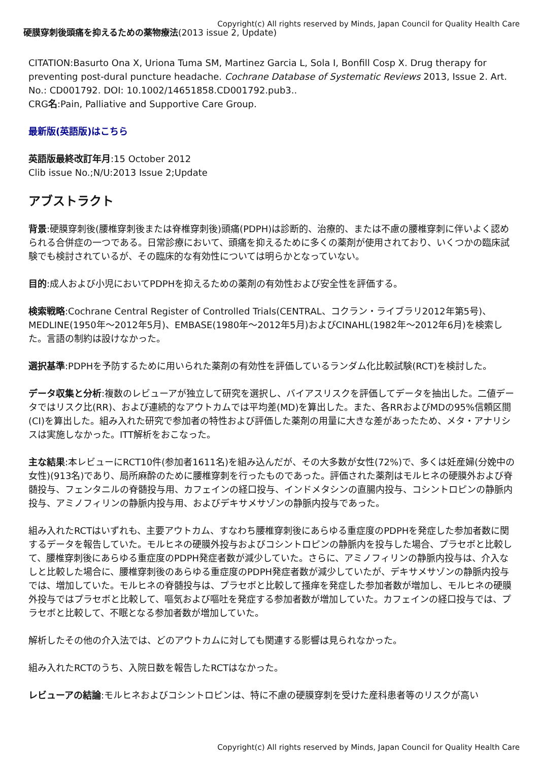Copyright(c) All rights reserved by Minds, Japan Council for Quality Health Care
硬膜穿刺後頭痛を抑えるための薬物療法(2013 issue 2, Update)
CITATION:Basurto Ona X, Uriona Tuma SM, Martinez Garcia L, Sola I, Bonfill Cosp X. Drug therapy for preventing post-dural puncture headache. Cochrane Database of Systematic Reviews 2013, Issue 2. Art. No.: CD001792. DOI: 10.1002/14651858.CD001792.pub3..
CRG名:Pain, Palliative and Supportive Care Group.
最新版(英語版)はこちら
英語版最終改訂年月:15 October 2012
Clib issue No.;N/U:2013 Issue 2;Update
アブストラクト
背景:硬膜穿刺後(腰椎穿刺後または脊椎穿刺後)頭痛(PDPH)は診断的、治療的、または不慮の腰椎穿刺に伴いよく認められる合併症の一つである。日常診療において、頭痛を抑えるために多くの薬剤が使用されており、いくつかの臨床試験でも検討されているが、その臨床的な有効性については明らかとなっていない。
目的:成人および小児においてPDPHを抑えるための薬剤の有効性および安全性を評価する。
検索戦略:Cochrane Central Register of Controlled Trials(CENTRAL、コクラン・ライブラリ2012年第5号)、MEDLINE(1950年～2012年5月)、EMBASE(1980年～2012年5月)およびCINAHL(1982年～2012年6月)を検索した。言語の制約は設けなかった。
選択基準:PDPHを予防するために用いられた薬剤の有効性を評価しているランダム化比較試験(RCT)を検討した。
データ収集と分析:複数のレビューアが独立して研究を選択し、バイアスリスクを評価してデータを抽出した。二値データではリスク比(RR)、および連続的なアウトカムでは平均差(MD)を算出した。また、各RRおよびMDの95%信頼区間(CI)を算出した。組み入れた研究で参加者の特性および評価した薬剤の用量に大きな差があったため、メタ・アナリシスは実施しなかった。ITT解析をおこなった。
主な結果:本レビューにRCT10件(参加者1611名)を組み込んだが、その大多数が女性(72%)で、多くは妊産婦(分娩中の女性)(913名)であり、局所麻酔のために腰椎穿刺を行ったものであった。評価された薬剤はモルヒネの硬膜外および脊髄投与、フェンタニルの脊髄投与用、カフェインの経口投与、インドメタシンの直腸内投与、コシントロピンの静脈内投与、アミノフィリンの静脈内投与用、およびデキサメサゾンの静脈内投与であった。
組み入れたRCTはいずれも、主要アウトカム、すなわち腰椎穿刺後にあらゆる重症度のPDPHを発症した参加者数に関するデータを報告していた。モルヒネの硬膜外投与およびコシントロピンの静脈内を投与した場合、プラセボと比較して、腰椎穿刺後にあらゆる重症度のPDPH発症者数が減少していた。さらに、アミノフィリンの静脈内投与は、介入なしと比較した場合に、腰椎穿刺後のあらゆる重症度のPDPH発症者数が減少していたが、デキサメサゾンの静脈内投与では、増加していた。モルヒネの脊髄投与は、プラセボと比較して掻痒を発症した参加者数が増加し、モルヒネの硬膜外投与ではプラセボと比較して、嘔気および嘔吐を発症する参加者数が増加していた。カフェインの経口投与では、プラセボと比較して、不眠となる参加者数が増加していた。
解析したその他の介入法では、どのアウトカムに対しても関連する影響は見られなかった。
組み入れたRCTのうち、入院日数を報告したRCTはなかった。
レビューアの結論:モルヒネおよびコシントロピンは、特に不慮の硬膜穿刺を受けた産科患者等のリスクが高い
Copyright(c) All rights reserved by Minds, Japan Council for Quality Health Care